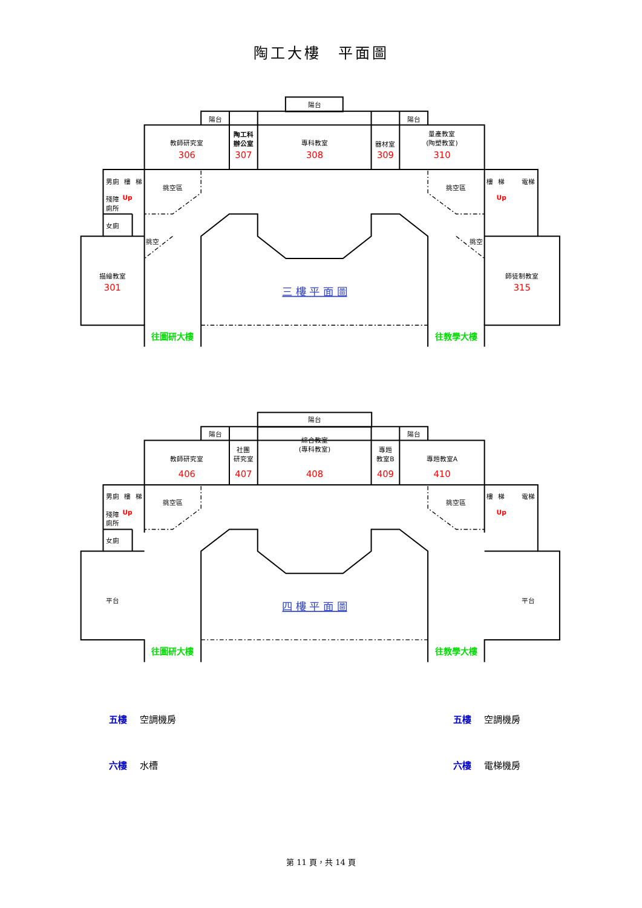陶工大樓　平面圖
陽台
陽台
陽台
教師研究室
306
陶工科
辦公室
307
專科教室
308
器材室
309
量產教室
(陶塑教室)
310
男廁
樓
梯
殘障
廁所
Up
女廁
挑空區
挑空
描繪教室
301
樓
梯
電梯
Up
挑空區
挑空
師徒制教室
315
三 樓 平 面 圖
往圖研大樓
往教學大樓
陽台
陽台
陽台
教師研究室
406
社團
研究室
407
綜合教室
(專科教室)
408
專題
教室B
409
專題教室A
410
男廁
樓
梯
殘障
廁所
Up
女廁
挑空區
平台
樓
梯
電梯
Up
挑空區
平台
四 樓 平 面 圖
往圖研大樓
往教學大樓
五樓 空調機房 五樓 空調機房
六樓 水槽 六樓 電梯機房
第 11 頁，共 14 頁